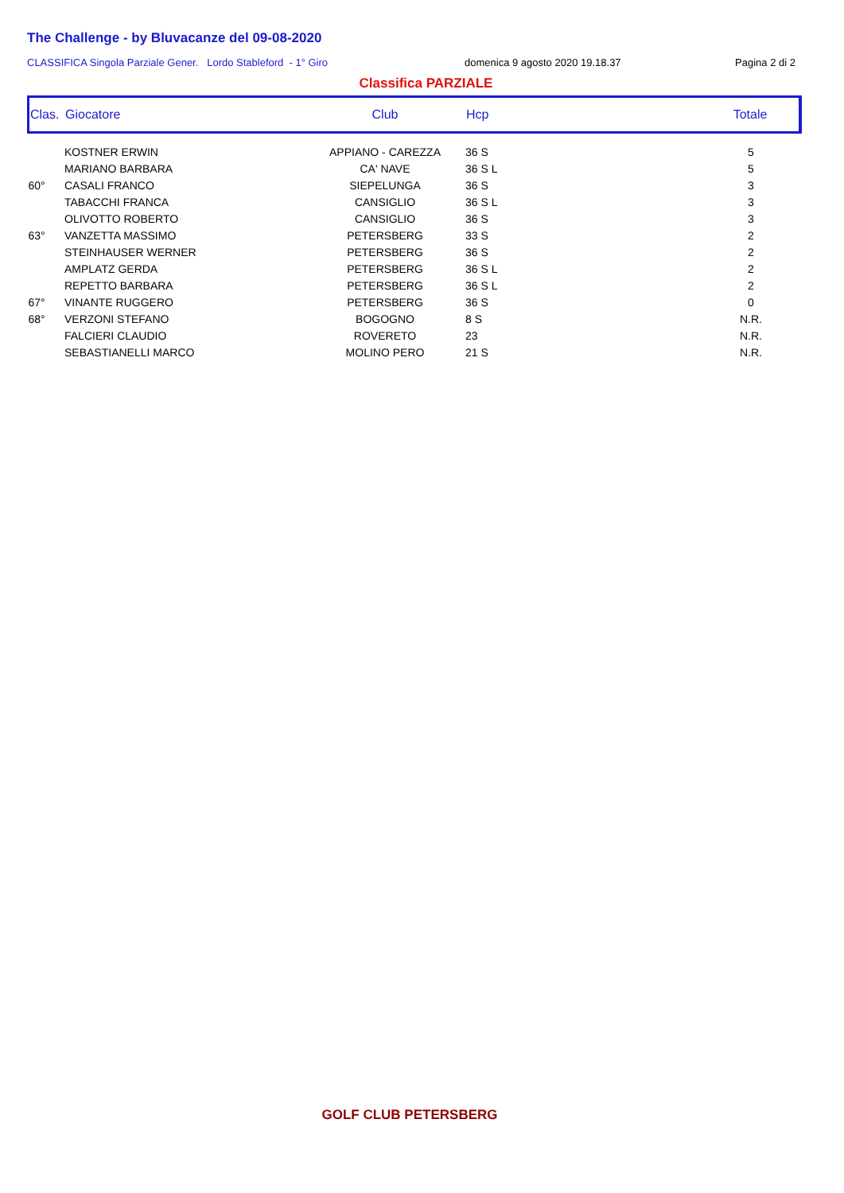The Challenge - by Bluvacanze del 09-08-2020
CLASSIFICA Singola Parziale Gener. Lordo Stableford - 1° Giro domenica 9 agosto 2020 19.18.37 Pagina 2 di 2
Classifica PARZIALE
| Clas. | Giocatore | Club | Hcp | Totale |
| --- | --- | --- | --- | --- |
| | KOSTNER ERWIN | APPIANO - CAREZZA | 36 S | 5 |
| | MARIANO BARBARA | CA' NAVE | 36 S L | 5 |
| 60° | CASALI FRANCO | SIEPELUNGA | 36 S | 3 |
| | TABACCHI FRANCA | CANSIGLIO | 36 S L | 3 |
| | OLIVOTTO ROBERTO | CANSIGLIO | 36 S | 3 |
| 63° | VANZETTA MASSIMO | PETERSBERG | 33 S | 2 |
| | STEINHAUSER WERNER | PETERSBERG | 36 S | 2 |
| | AMPLATZ GERDA | PETERSBERG | 36 S L | 2 |
| | REPETTO BARBARA | PETERSBERG | 36 S L | 2 |
| 67° | VINANTE RUGGERO | PETERSBERG | 36 S | 0 |
| 68° | VERZONI STEFANO | BOGOGNO | 8 S | N.R. |
| | FALCIERI CLAUDIO | ROVERETO | 23 | N.R. |
| | SEBASTIANELLI MARCO | MOLINO PERO | 21 S | N.R. |
GOLF CLUB PETERSBERG